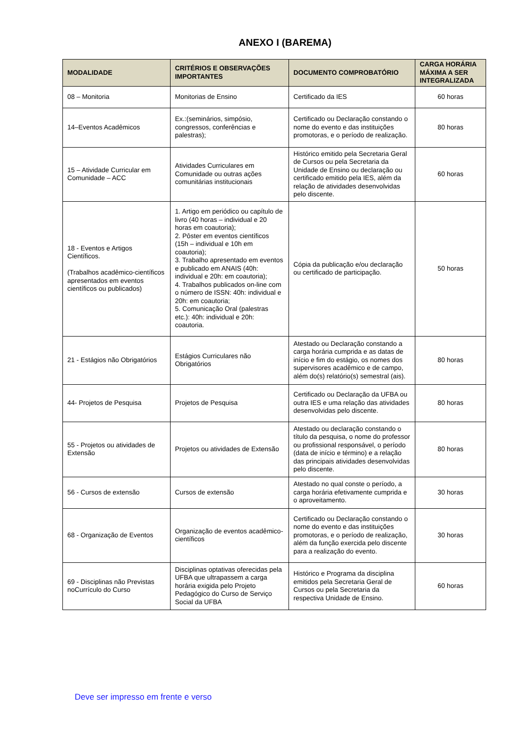ANEXO I (BAREMA)
| MODALIDADE | CRITÉRIOS E OBSERVAÇÕES IMPORTANTES | DOCUMENTO COMPROBATÓRIO | CARGA HORÁRIA MÁXIMA A SER INTEGRALIZADA |
| --- | --- | --- | --- |
| 08 – Monitoria | Monitorias de Ensino | Certificado da IES | 60 horas |
| 14–Eventos Acadêmicos | Ex.:(seminários, simpósio, congressos, conferências e palestras); | Certificado ou Declaração constando o nome do evento e das instituições promotoras, e o período de realização. | 80 horas |
| 15 – Atividade Curricular em Comunidade – ACC | Atividades Curriculares em Comunidade ou outras ações comunitárias institucionais | Histórico emitido pela Secretaria Geral de Cursos ou pela Secretaria da Unidade de Ensino ou declaração ou certificado emitido pela IES, além da relação de atividades desenvolvidas pelo discente. | 60 horas |
| 18 - Eventos e Artigos Científicos. (Trabalhos acadêmico-científicos apresentados em eventos científicos ou publicados) | 1. Artigo em periódico ou capítulo de livro (40 horas – individual e 20 horas em coautoria); 2. Pôster em eventos científicos (15h – individual e 10h em coautoria); 3. Trabalho apresentado em eventos e publicado em ANAIS (40h: individual e 20h: em coautoria); 4. Trabalhos publicados on-line com o número de ISSN: 40h: individual e 20h: em coautoria; 5. Comunicação Oral (palestras etc.): 40h: individual e 20h: coautoria. | Cópia da publicação e/ou declaração ou certificado de participação. | 50 horas |
| 21 - Estágios não Obrigatórios | Estágios Curriculares não Obrigatórios | Atestado ou Declaração constando a carga horária cumprida e as datas de início e fim do estágio, os nomes dos supervisores acadêmico e de campo, além do(s) relatório(s) semestral (ais). | 80 horas |
| 44- Projetos de Pesquisa | Projetos de Pesquisa | Certificado ou Declaração da UFBA ou outra IES e uma relação das atividades desenvolvidas pelo discente. | 80 horas |
| 55 - Projetos ou atividades de Extensão | Projetos ou atividades de Extensão | Atestado ou declaração constando o título da pesquisa, o nome do professor ou profissional responsável, o período (data de início e término) e a relação das principais atividades desenvolvidas pelo discente. | 80 horas |
| 56 - Cursos de extensão | Cursos de extensão | Atestado no qual conste o período, a carga horária efetivamente cumprida e o aproveitamento. | 30 horas |
| 68 - Organização de Eventos | Organização de eventos acadêmico-científicos | Certificado ou Declaração constando o nome do evento e das instituições promotoras, e o período de realização, além da função exercida pelo discente para a realização do evento. | 30 horas |
| 69 - Disciplinas não Previstas noCurrículo do Curso | Disciplinas optativas oferecidas pela UFBA que ultrapassem a carga horária exigida pelo Projeto Pedagógico do Curso de Serviço Social da UFBA | Histórico e Programa da disciplina emitidos pela Secretaria Geral de Cursos ou pela Secretaria da respectiva Unidade de Ensino. | 60 horas |
Deve ser impresso em frente e verso